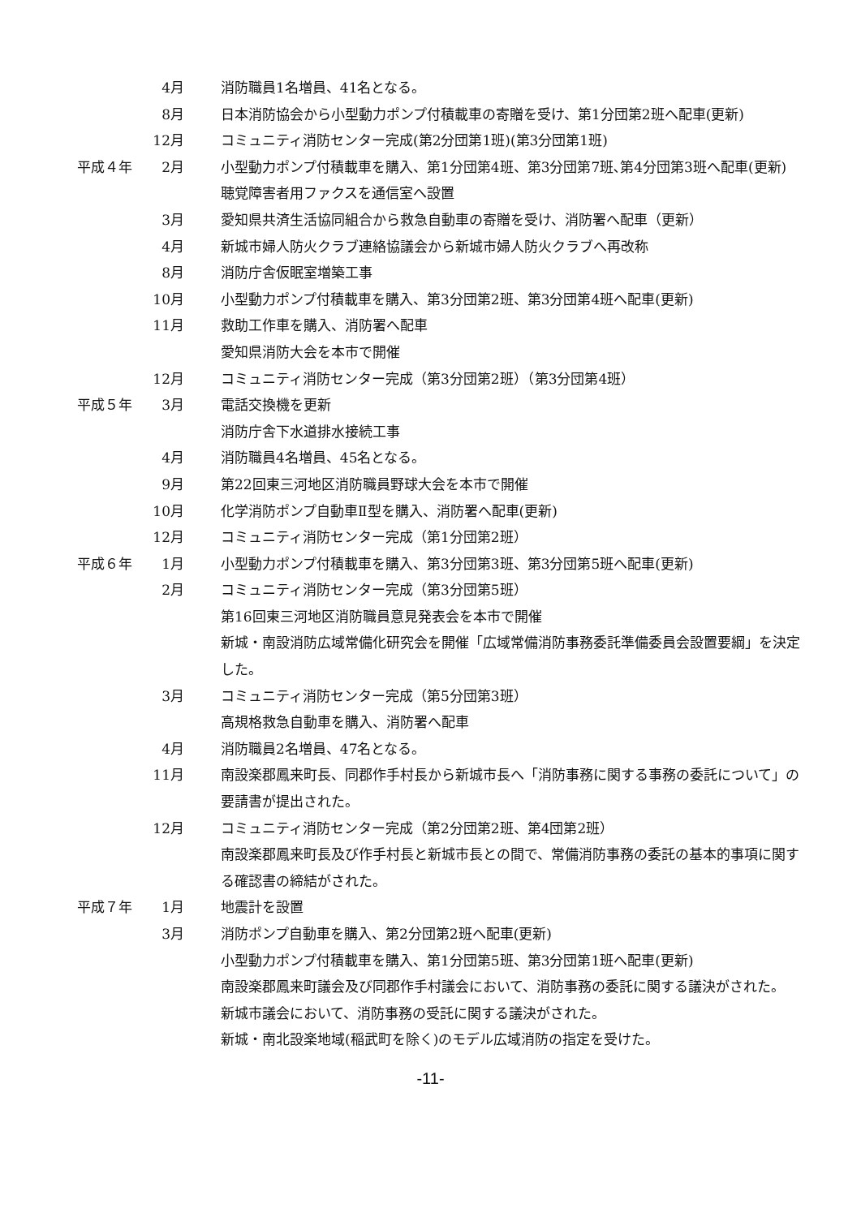| | 4月 | 消防職員1名増員、41名となる。 |
| | 8月 | 日本消防協会から小型動力ポンプ付積載車の寄贈を受け、第1分団第2班へ配車(更新) |
| | 12月 | コミュニティ消防センター完成(第2分団第1班)(第3分団第1班) |
| 平成４年 | 2月 | 小型動力ポンプ付積載車を購入、第1分団第4班、第3分団第7班､第4分団第3班へ配車(更新) 聴覚障害者用ファクスを通信室へ設置 |
| | 3月 | 愛知県共済生活協同組合から救急自動車の寄贈を受け、消防署へ配車（更新） |
| | 4月 | 新城市婦人防火クラブ連絡協議会から新城市婦人防火クラブへ再改称 |
| | 8月 | 消防庁舎仮眠室増築工事 |
| | 10月 | 小型動力ポンプ付積載車を購入、第3分団第2班、第3分団第4班へ配車(更新) |
| | 11月 | 救助工作車を購入、消防署へ配車 愛知県消防大会を本市で開催 |
| | 12月 | コミュニティ消防センター完成（第3分団第2班）（第3分団第4班） |
| 平成５年 | 3月 | 電話交換機を更新 消防庁舎下水道排水接続工事 |
| | 4月 | 消防職員4名増員、45名となる。 |
| | 9月 | 第22回東三河地区消防職員野球大会を本市で開催 |
| | 10月 | 化学消防ポンプ自動車Ⅱ型を購入、消防署へ配車(更新) |
| | 12月 | コミュニティ消防センター完成（第1分団第2班） |
| 平成６年 | 1月 | 小型動力ポンプ付積載車を購入、第3分団第3班、第3分団第5班へ配車(更新) |
| | 2月 | コミュニティ消防センター完成（第3分団第5班） 第16回東三河地区消防職員意見発表会を本市で開催 新城・南設消防広域常備化研究会を開催「広域常備消防事務委託準備委員会設置要綱」を決定した。 |
| | 3月 | コミュニティ消防センター完成（第5分団第3班） 高規格救急自動車を購入、消防署へ配車 |
| | 4月 | 消防職員2名増員、47名となる。 |
| | 11月 | 南設楽郡鳳来町長、同郡作手村長から新城市長へ「消防事務に関する事務の委託について」の要請書が提出された。 |
| | 12月 | コミュニティ消防センター完成（第2分団第2班、第4団第2班） 南設楽郡鳳来町長及び作手村長と新城市長との間で、常備消防事務の委託の基本的事項に関する確認書の締結がされた。 |
| 平成７年 | 1月 | 地震計を設置 |
| | 3月 | 消防ポンプ自動車を購入、第2分団第2班へ配車(更新) 小型動力ポンプ付積載車を購入、第1分団第5班、第3分団第1班へ配車(更新) 南設楽郡鳳来町議会及び同郡作手村議会において、消防事務の委託に関する議決がされた。 新城市議会において、消防事務の受託に関する議決がされた。 新城・南北設楽地域(稲武町を除く)のモデル広域消防の指定を受けた。 |
-11-